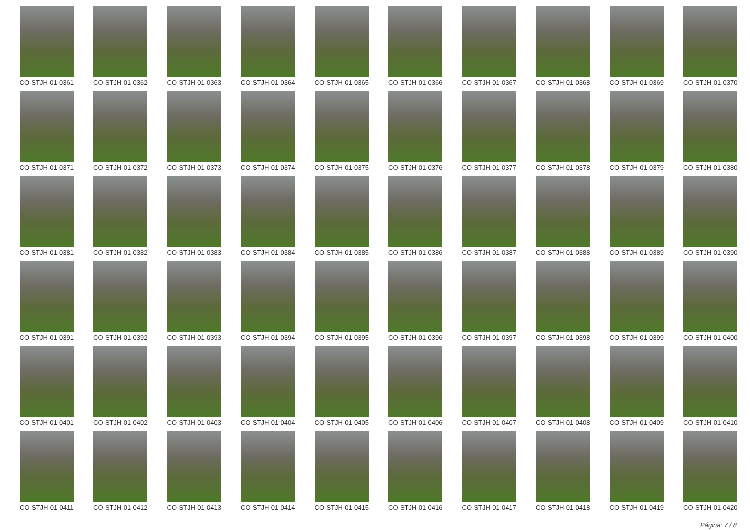CO-STJH-01-0361
CO-STJH-01-0362
CO-STJH-01-0363
CO-STJH-01-0364
CO-STJH-01-0365
CO-STJH-01-0366
CO-STJH-01-0367
CO-STJH-01-0368
CO-STJH-01-0369
CO-STJH-01-0370
CO-STJH-01-0371
CO-STJH-01-0372
CO-STJH-01-0373
CO-STJH-01-0374
CO-STJH-01-0375
CO-STJH-01-0376
CO-STJH-01-0377
CO-STJH-01-0378
CO-STJH-01-0379
CO-STJH-01-0380
CO-STJH-01-0381
CO-STJH-01-0382
CO-STJH-01-0383
CO-STJH-01-0384
CO-STJH-01-0385
CO-STJH-01-0386
CO-STJH-01-0387
CO-STJH-01-0388
CO-STJH-01-0389
CO-STJH-01-0390
CO-STJH-01-0391
CO-STJH-01-0392
CO-STJH-01-0393
CO-STJH-01-0394
CO-STJH-01-0395
CO-STJH-01-0396
CO-STJH-01-0397
CO-STJH-01-0398
CO-STJH-01-0399
CO-STJH-01-0400
CO-STJH-01-0401
CO-STJH-01-0402
CO-STJH-01-0403
CO-STJH-01-0404
CO-STJH-01-0405
CO-STJH-01-0406
CO-STJH-01-0407
CO-STJH-01-0408
CO-STJH-01-0409
CO-STJH-01-0410
CO-STJH-01-0411
CO-STJH-01-0412
CO-STJH-01-0413
CO-STJH-01-0414
CO-STJH-01-0415
CO-STJH-01-0416
CO-STJH-01-0417
CO-STJH-01-0418
CO-STJH-01-0419
CO-STJH-01-0420
Página: 7 / 8